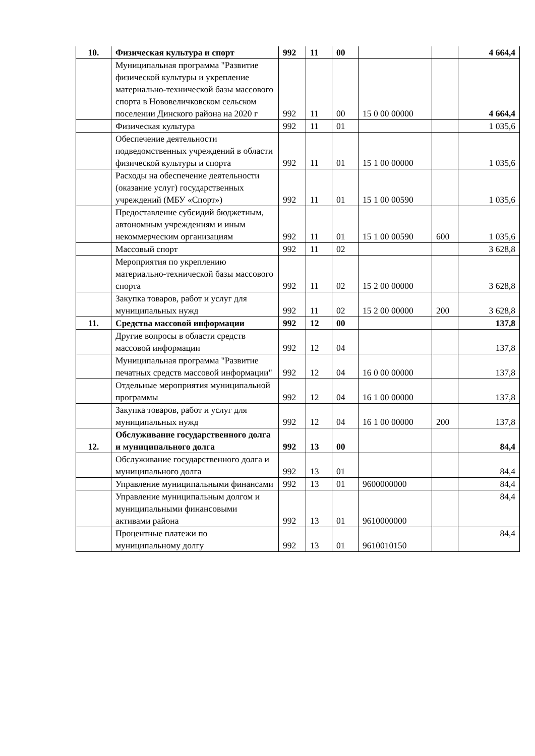| 10. | Физическая культура и спорт | 992 | 11 | 00 | | | 4 664,4 |
| | Муниципальная программа "Развитие физической культуры и укрепление материально-технической базы массового спорта в Нововеличковском сельском поселении Динского района на 2020 г | 992 | 11 | 00 | 15 0 00 00000 | | 4 664,4 |
| | Физическая культура | 992 | 11 | 01 | | | 1 035,6 |
| | Обеспечение деятельности подведомственных учреждений в области физической культуры и спорта | 992 | 11 | 01 | 15 1 00 00000 | | 1 035,6 |
| | Расходы на обеспечение деятельности (оказание услуг) государственных учреждений (МБУ «Спорт») | 992 | 11 | 01 | 15 1 00 00590 | | 1 035,6 |
| | Предоставление субсидий бюджетным, автономным учреждениям и иным некоммерческим организациям | 992 | 11 | 01 | 15 1 00 00590 | 600 | 1 035,6 |
| | Массовый спорт | 992 | 11 | 02 | | | 3 628,8 |
| | Мероприятия по укреплению материально-технической базы массового спорта | 992 | 11 | 02 | 15 2 00 00000 | | 3 628,8 |
| | Закупка товаров, работ и услуг для муниципальных нужд | 992 | 11 | 02 | 15 2 00 00000 | 200 | 3 628,8 |
| 11. | Средства массовой информации | 992 | 12 | 00 | | | 137,8 |
| | Другие вопросы в области средств массовой информации | 992 | 12 | 04 | | | 137,8 |
| | Муниципальная программа "Развитие печатных средств массовой информации" | 992 | 12 | 04 | 16 0 00 00000 | | 137,8 |
| | Отдельные мероприятия муниципальной программы | 992 | 12 | 04 | 16 1 00 00000 | | 137,8 |
| | Закупка товаров, работ и услуг для муниципальных нужд | 992 | 12 | 04 | 16 1 00 00000 | 200 | 137,8 |
| 12. | Обслуживание государственного долга и муниципального долга | 992 | 13 | 00 | | | 84,4 |
| | Обслуживание государственного долга и муниципального долга | 992 | 13 | 01 | | | 84,4 |
| | Управление муниципальными финансами | 992 | 13 | 01 | 9600000000 | | 84,4 |
| | Управление муниципальным долгом и муниципальными финансовыми активами района | 992 | 13 | 01 | 9610000000 | | 84,4 |
| | Процентные платежи по муниципальному долгу | 992 | 13 | 01 | 9610010150 | | 84,4 |